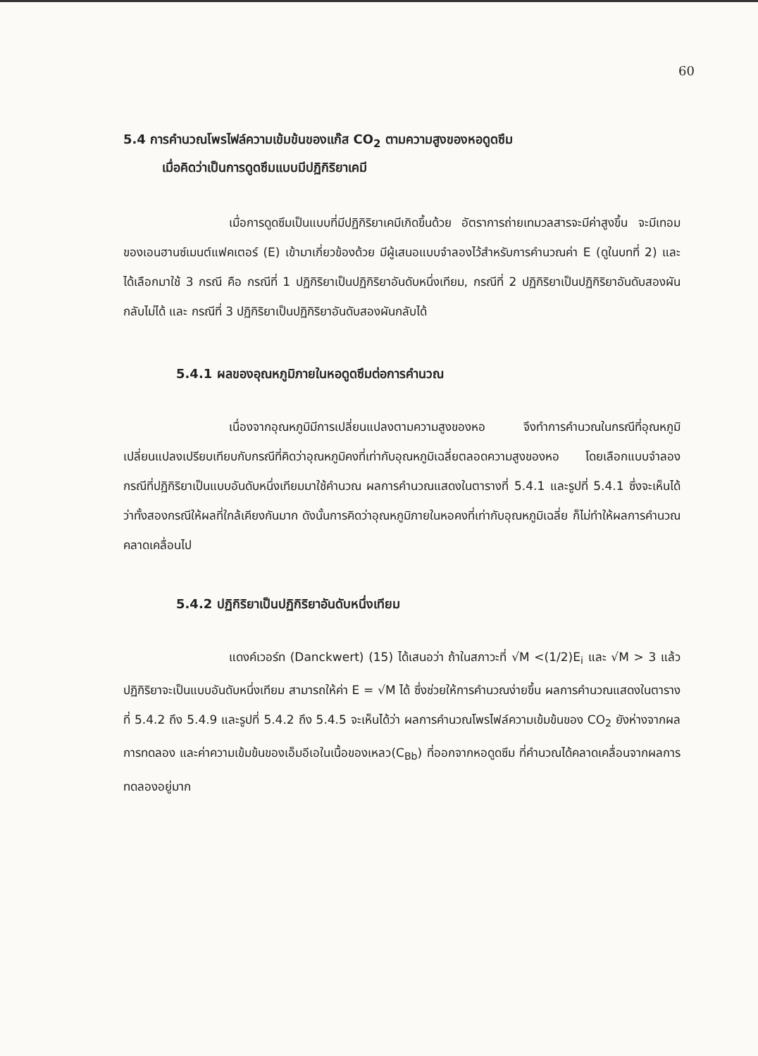60
5.4 การคำนวณโพรไฟล์ความเข้มข้นของแก๊ส CO<sub>2</sub> ตามความสูงของหอดูดซึม
เมื่อคิดว่าเป็นการดูดซึมแบบมีปฏิกิริยาเคมี
เมื่อการดูดซึมเป็นแบบที่มีปฏิกิริยาเคมีเกิดขึ้นด้วย อัตราการถ่ายเทมวลสารจะมีค่าสูงขึ้น จะมีเทอมของเอนฮานซ์เมนต์แฟคเตอร์ (E) เข้ามาเกี่ยวข้องด้วย มีผู้เสนอแบบจำลองไว้สำหรับการคำนวณค่า E (ดูในบทที่ 2) และได้เลือกมาใช้ 3 กรณี คือ กรณีที่ 1 ปฏิกิริยาเป็นปฏิกิริยาอันดับหนึ่งเทียม, กรณีที่ 2 ปฏิกิริยาเป็นปฏิกิริยาอันดับสองผันกลับไม่ได้ และ กรณีที่ 3 ปฏิกิริยาเป็นปฏิกิริยาอันดับสองผันกลับได้
5.4.1 ผลของอุณหภูมิภายในหอดูดซึมต่อการคำนวณ
เนื่องจากอุณหภูมิมีการเปลี่ยนแปลงตามความสูงของหอ จึงทำการคำนวณในกรณีที่อุณหภูมิเปลี่ยนแปลงเปรียบเทียบกับกรณีที่คิดว่าอุณหภูมิคงที่เท่ากับอุณหภูมิเฉลี่ยตลอดความสูงของหอ โดยเลือกแบบจำลองกรณีที่ปฏิกิริยาเป็นแบบอันดับหนึ่งเทียมมาใช้คำนวณ ผลการคำนวณแสดงในตารางที่ 5.4.1 และรูปที่ 5.4.1 ซึ่งจะเห็นได้ว่าทั้งสองกรณีให้ผลที่ใกล้เคียงกันมาก ดังนั้นการคิดว่าอุณหภูมิภายในหอคงที่เท่ากับอุณหภูมิเฉลี่ย ก็ไม่ทำให้ผลการคำนวณคลาดเคลื่อนไป
5.4.2 ปฏิกิริยาเป็นปฏิกิริยาอันดับหนึ่งเทียม
แดงค์เวอร์ท (Danckwert) (15) ได้เสนอว่า ถ้าในสภาวะที่ √M <(1/2)E<sub>i</sub> และ √M > 3 แล้ว ปฏิกิริยาจะเป็นแบบอันดับหนึ่งเทียม สามารถให้ค่า E = √M ได้ ซึ่งช่วยให้การคำนวณง่ายขึ้น ผลการคำนวณแสดงในตารางที่ 5.4.2 ถึง 5.4.9 และรูปที่ 5.4.2 ถึง 5.4.5 จะเห็นได้ว่า ผลการคำนวณโพรไฟล์ความเข้มข้นของ CO<sub>2</sub> ยังห่างจากผลการทดลอง และค่าความเข้มข้นของเอ็มอีเอในเนื้อของเหลว(C<sub>Bb</sub>) ที่ออกจากหอดูดซึม ที่คำนวณได้คลาดเคลื่อนจากผลการทดลองอยู่มาก